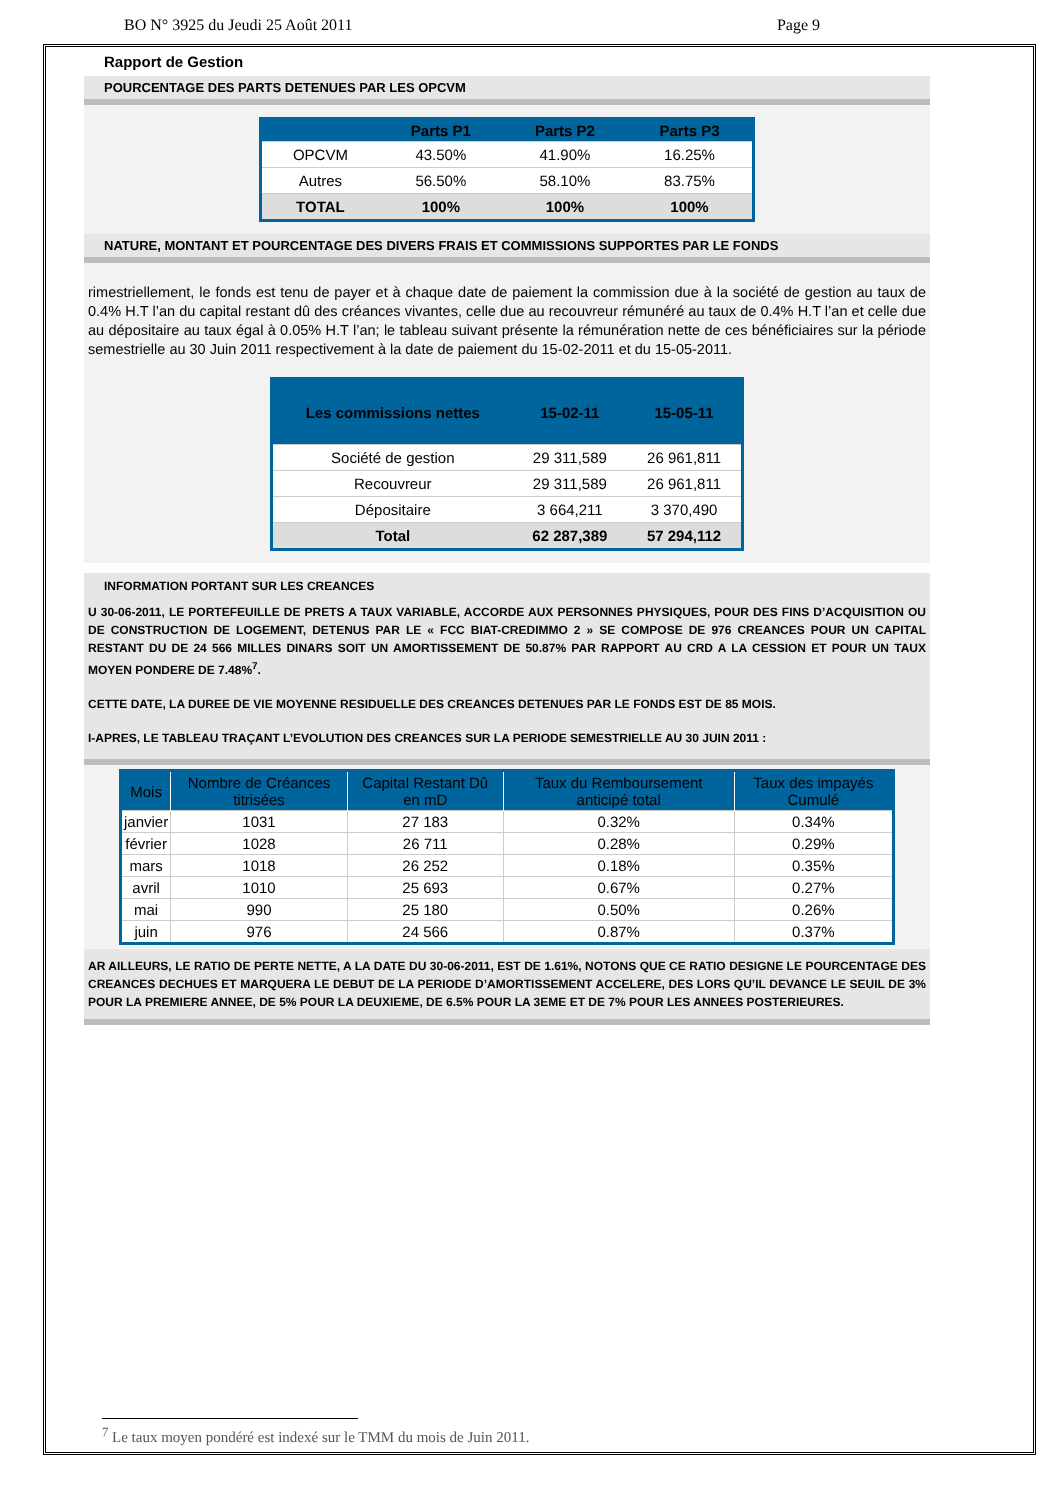BO N° 3925 du Jeudi 25 Août 2011 Page 9
Rapport de Gestion
POURCENTAGE DES PARTS DETENUES PAR LES OPCVM
| | Parts P1 | Parts P2 | Parts P3 |
| --- | --- | --- | --- |
| OPCVM | 43.50% | 41.90% | 16.25% |
| Autres | 56.50% | 58.10% | 83.75% |
| TOTAL | 100% | 100% | 100% |
NATURE, MONTANT ET POURCENTAGE DES DIVERS FRAIS ET COMMISSIONS SUPPORTES PAR LE FONDS
rimestriellement, le fonds est tenu de payer et à chaque date de paiement la commission due à la société de gestion au taux de 0.4% H.T l’an du capital restant dû des créances vivantes, celle due au recouvreur rémunéré au taux de 0.4% H.T l’an et celle due au dépositaire au taux égal à 0.05% H.T l’an; le tableau suivant présente la rémunération nette de ces bénéficiaires sur la période semestrielle au 30 Juin 2011 respectivement à la date de paiement du 15-02-2011 et du 15-05-2011.
| Les commissions nettes | 15-02-11 | 15-05-11 |
| --- | --- | --- |
| Société de gestion | 29 311,589 | 26 961,811 |
| Recouvreur | 29 311,589 | 26 961,811 |
| Dépositaire | 3 664,211 | 3 370,490 |
| Total | 62 287,389 | 57 294,112 |
INFORMATION PORTANT SUR LES CREANCES
U 30-06-2011, LE PORTEFEUILLE DE PRETS A TAUX VARIABLE, ACCORDE AUX PERSONNES PHYSIQUES, POUR DES FINS D’ACQUISITION OU DE CONSTRUCTION DE LOGEMENT, DETENUS PAR LE « FCC BIAT-CREDIMMO 2 » SE COMPOSE DE 976 CREANCES POUR UN CAPITAL RESTANT DU DE 24 566 MILLES DINARS SOIT UN AMORTISSEMENT DE 50.87% PAR RAPPORT AU CRD A LA CESSION ET POUR UN TAUX MOYEN PONDERE DE 7.48%<sup>7</sup>.
CETTE DATE, LA DUREE DE VIE MOYENNE RESIDUELLE DES CREANCES DETENUES PAR LE FONDS EST DE 85 MOIS.
I-APRES, LE TABLEAU TRAÇANT L’EVOLUTION DES CREANCES SUR LA PERIODE SEMESTRIELLE AU 30 JUIN 2011 :
| Mois | Nombre de Créances titrisées | Capital Restant Dû en mD | Taux du Remboursement anticipé total | Taux des impayés Cumulé |
| --- | --- | --- | --- | --- |
| janvier | 1031 | 27 183 | 0.32% | 0.34% |
| février | 1028 | 26 711 | 0.28% | 0.29% |
| mars | 1018 | 26 252 | 0.18% | 0.35% |
| avril | 1010 | 25 693 | 0.67% | 0.27% |
| mai | 990 | 25 180 | 0.50% | 0.26% |
| juin | 976 | 24 566 | 0.87% | 0.37% |
AR AILLEURS, LE RATIO DE PERTE NETTE, A LA DATE DU 30-06-2011, EST DE 1.61%, NOTONS QUE CE RATIO DESIGNE LE POURCENTAGE DES CREANCES DECHUES ET MARQUERA LE DEBUT DE LA PERIODE D’AMORTISSEMENT ACCELERE, DES LORS QU’IL DEVANCE LE SEUIL DE 3% POUR LA PREMIERE ANNEE, DE 5% POUR LA DEUXIEME, DE 6.5% POUR LA 3EME ET DE 7% POUR LES ANNEES POSTERIEURES.
<sup>7</sup> Le taux moyen pondéré est indexé sur le TMM du mois de Juin 2011.